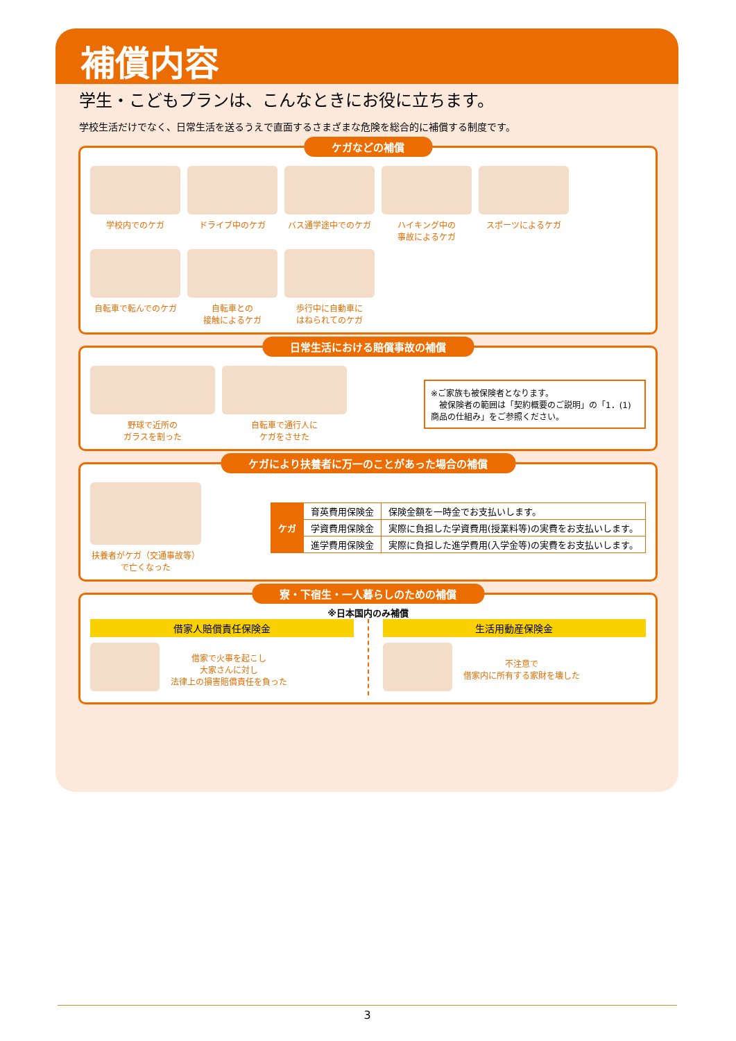補償内容
学生・こどもプランは、こんなときにお役に立ちます。
学校生活だけでなく、日常生活を送るうえで直面するさまざまな危険を総合的に補償する制度です。
ケガなどの補償
学校内でのケガ
ドライブ中のケガ
バス通学途中でのケガ
ハイキング中の
事故によるケガ
スポーツによるケガ
自転車で転んでのケガ
自転車との
接触によるケガ
歩行中に自動車に
はねられてのケガ
日常生活における賠償事故の補償
野球で近所の
ガラスを割った
自転車で通行人に
ケガをさせた
※ご家族も被保険者となります。
　被保険者の範囲は「契約概要のご説明」の「1．(1)商品の仕組み」をご参照ください。
ケガにより扶養者に万一のことがあった場合の補償
扶養者がケガ（交通事故等）で亡くなった
| ケガ | 育英費用保険金 | 保険金額を一時金でお支払いします。 |
| | 学資費用保険金 | 実際に負担した学資費用(授業料等)の実費をお支払いします。 |
| | 進学費用保険金 | 実際に負担した進学費用(入学金等)の実費をお支払いします。 |
寮・下宿生・一人暮らしのための補償
※日本国内のみ補償
借家人賠償責任保険金
借家で火事を起こし
大家さんに対し
法律上の損害賠償責任を負った
生活用動産保険金
不注意で
借家内に所有する家財を壊した
3